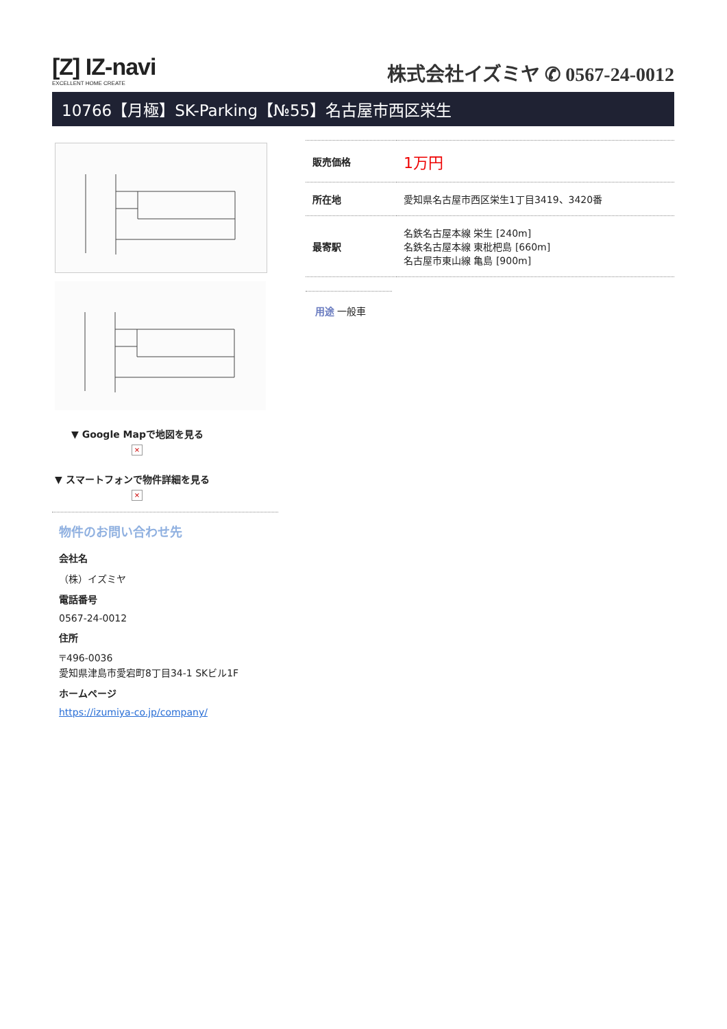[Z] IZ-navi
EXCELLENT HOME CREATE
株式会社イズミヤ ✆ 0567-24-0012
10766【月極】SK-Parking【№55】名古屋市西区栄生
▼ Google Mapで地図を見る
×
▼ スマートフォンで物件詳細を見る
×
物件のお問い合わせ先
会社名
（株）イズミヤ
電話番号
0567-24-0012
住所
〒496-0036
愛知県津島市愛宕町8丁目34-1 SKビル1F
ホームページ
https://izumiya-co.jp/company/
| 販売価格 | 1万円 |
| 所在地 | 愛知県名古屋市西区栄生1丁目3419、3420番 |
| 最寄駅 | 名鉄名古屋本線 栄生 [240m] 名鉄名古屋本線 東枇杷島 [660m] 名古屋市東山線 亀島 [900m] |
用途 一般車